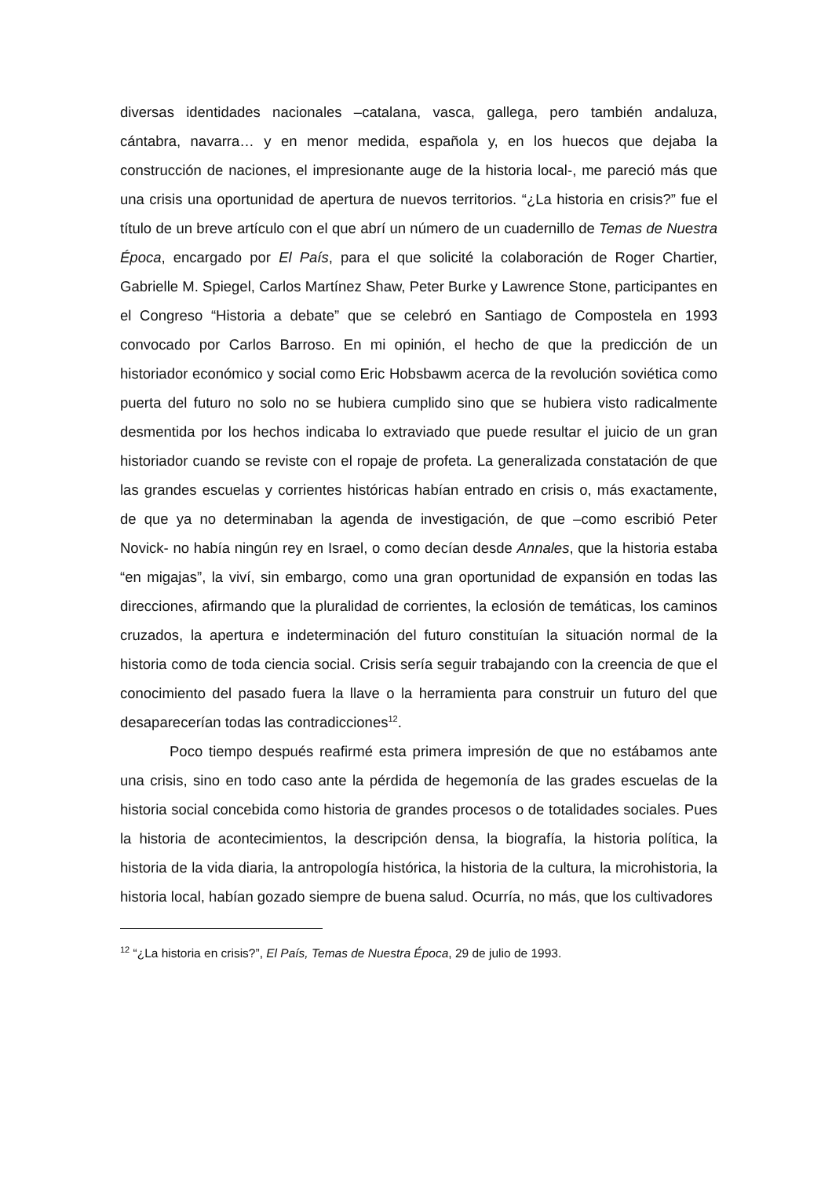diversas identidades nacionales –catalana, vasca, gallega, pero también andaluza, cántabra, navarra… y en menor medida, española y, en los huecos que dejaba la construcción de naciones, el impresionante auge de la historia local-, me pareció más que una crisis una oportunidad de apertura de nuevos territorios. “¿La historia en crisis?” fue el título de un breve artículo con el que abrí un número de un cuadernillo de Temas de Nuestra Época, encargado por El País, para el que solicité la colaboración de Roger Chartier, Gabrielle M. Spiegel, Carlos Martínez Shaw, Peter Burke y Lawrence Stone, participantes en el Congreso “Historia a debate” que se celebró en Santiago de Compostela en 1993 convocado por Carlos Barroso. En mi opinión, el hecho de que la predicción de un historiador económico y social como Eric Hobsbawm acerca de la revolución soviética como puerta del futuro no solo no se hubiera cumplido sino que se hubiera visto radicalmente desmentida por los hechos indicaba lo extraviado que puede resultar el juicio de un gran historiador cuando se reviste con el ropaje de profeta. La generalizada constatación de que las grandes escuelas y corrientes históricas habían entrado en crisis o, más exactamente, de que ya no determinaban la agenda de investigación, de que –como escribió Peter Novick- no había ningún rey en Israel, o como decían desde Annales, que la historia estaba “en migajas”, la viví, sin embargo, como una gran oportunidad de expansión en todas las direcciones, afirmando que la pluralidad de corrientes, la eclosión de temáticas, los caminos cruzados, la apertura e indeterminación del futuro constituían la situación normal de la historia como de toda ciencia social. Crisis sería seguir trabajando con la creencia de que el conocimiento del pasado fuera la llave o la herramienta para construir un futuro del que desaparecerían todas las contradicciones<sup>12</sup>.
Poco tiempo después reafirmé esta primera impresión de que no estábamos ante una crisis, sino en todo caso ante la pérdida de hegemonía de las grades escuelas de la historia social concebida como historia de grandes procesos o de totalidades sociales. Pues la historia de acontecimientos, la descripción densa, la biografía, la historia política, la historia de la vida diaria, la antropología histórica, la historia de la cultura, la microhistoria, la historia local, habían gozado siempre de buena salud. Ocurría, no más, que los cultivadores
<sup>12</sup> “¿La historia en crisis?”, El País, Temas de Nuestra Época, 29 de julio de 1993.